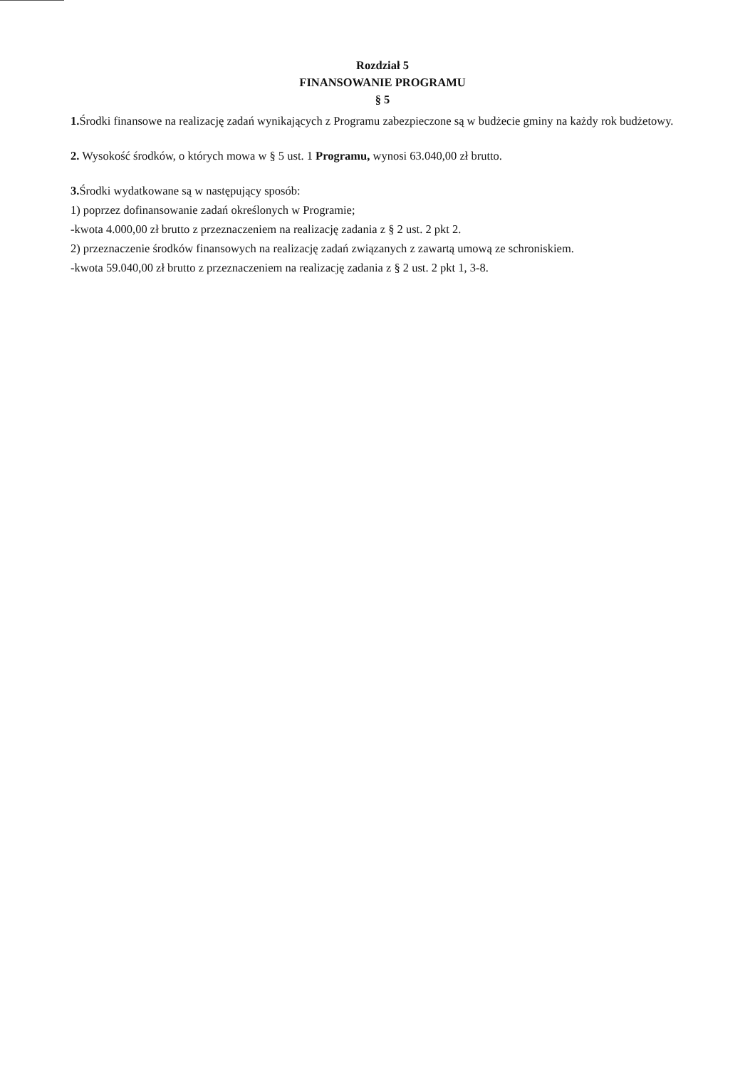Rozdział 5
FINANSOWANIE PROGRAMU
§ 5
1. Środki finansowe na realizację zadań wynikających z Programu zabezpieczone są w budżecie gminy na każdy rok budżetowy.
2. Wysokość środków, o których mowa w § 5 ust. 1 Programu, wynosi 63.040,00 zł brutto.
3. Środki wydatkowane są w następujący sposób:
1) poprzez dofinansowanie zadań określonych w Programie;
-kwota 4.000,00 zł brutto z przeznaczeniem na realizację zadania z § 2 ust. 2 pkt 2.
2) przeznaczenie środków finansowych na realizację zadań związanych z zawartą umową ze schroniskiem.
-kwota 59.040,00 zł brutto z przeznaczeniem na realizację zadania z § 2 ust. 2 pkt 1, 3-8.